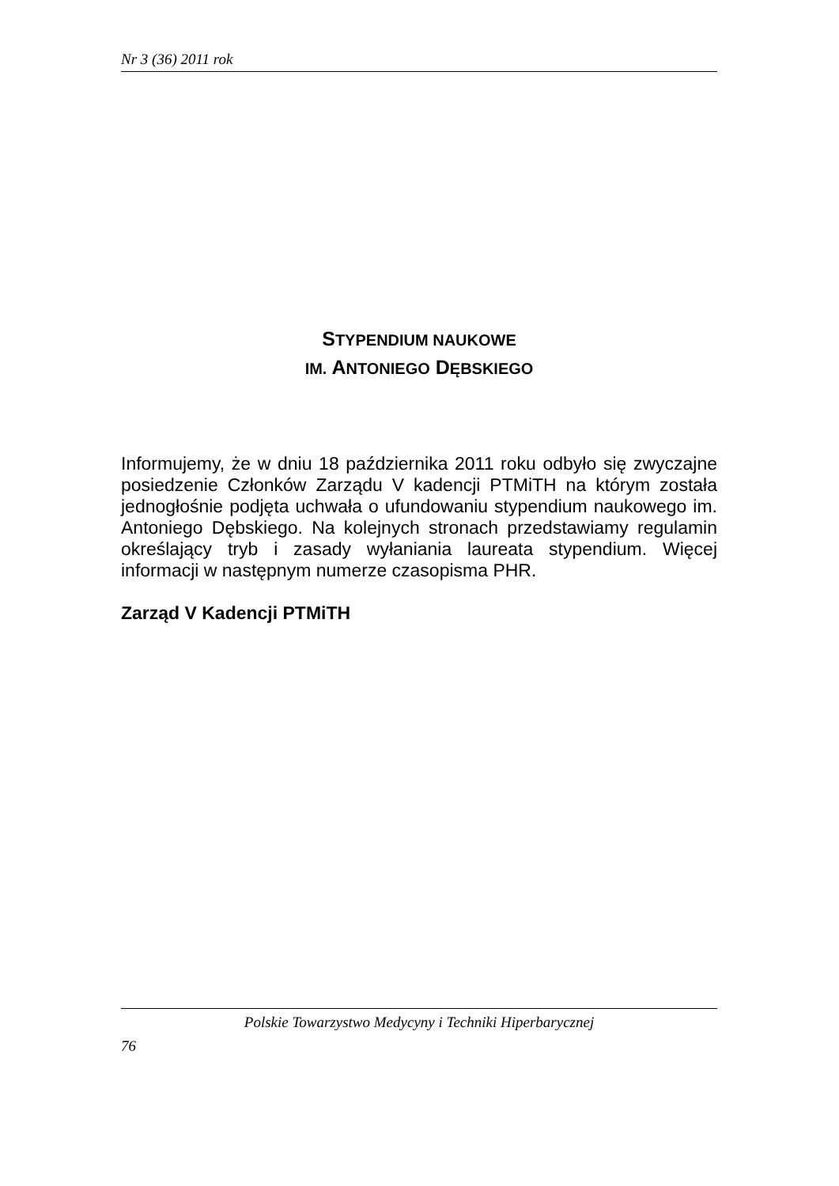Nr 3 (36) 2011 rok
STYPENDIUM NAUKOWE
IM. ANTONIEGO DĘBSKIEGO
Informujemy, że w dniu 18 października 2011 roku odbyło się zwyczajne posiedzenie Członków Zarządu V kadencji PTMiTH na którym została jednogłośnie podjęta uchwała o ufundowaniu stypendium naukowego im. Antoniego Dębskiego. Na kolejnych stronach przedstawiamy regulamin określający tryb i zasady wyłaniania laureata stypendium. Więcej informacji w następnym numerze czasopisma PHR.
Zarząd V Kadencji PTMiTH
Polskie Towarzystwo Medycyny i Techniki Hiperbarycznej
76